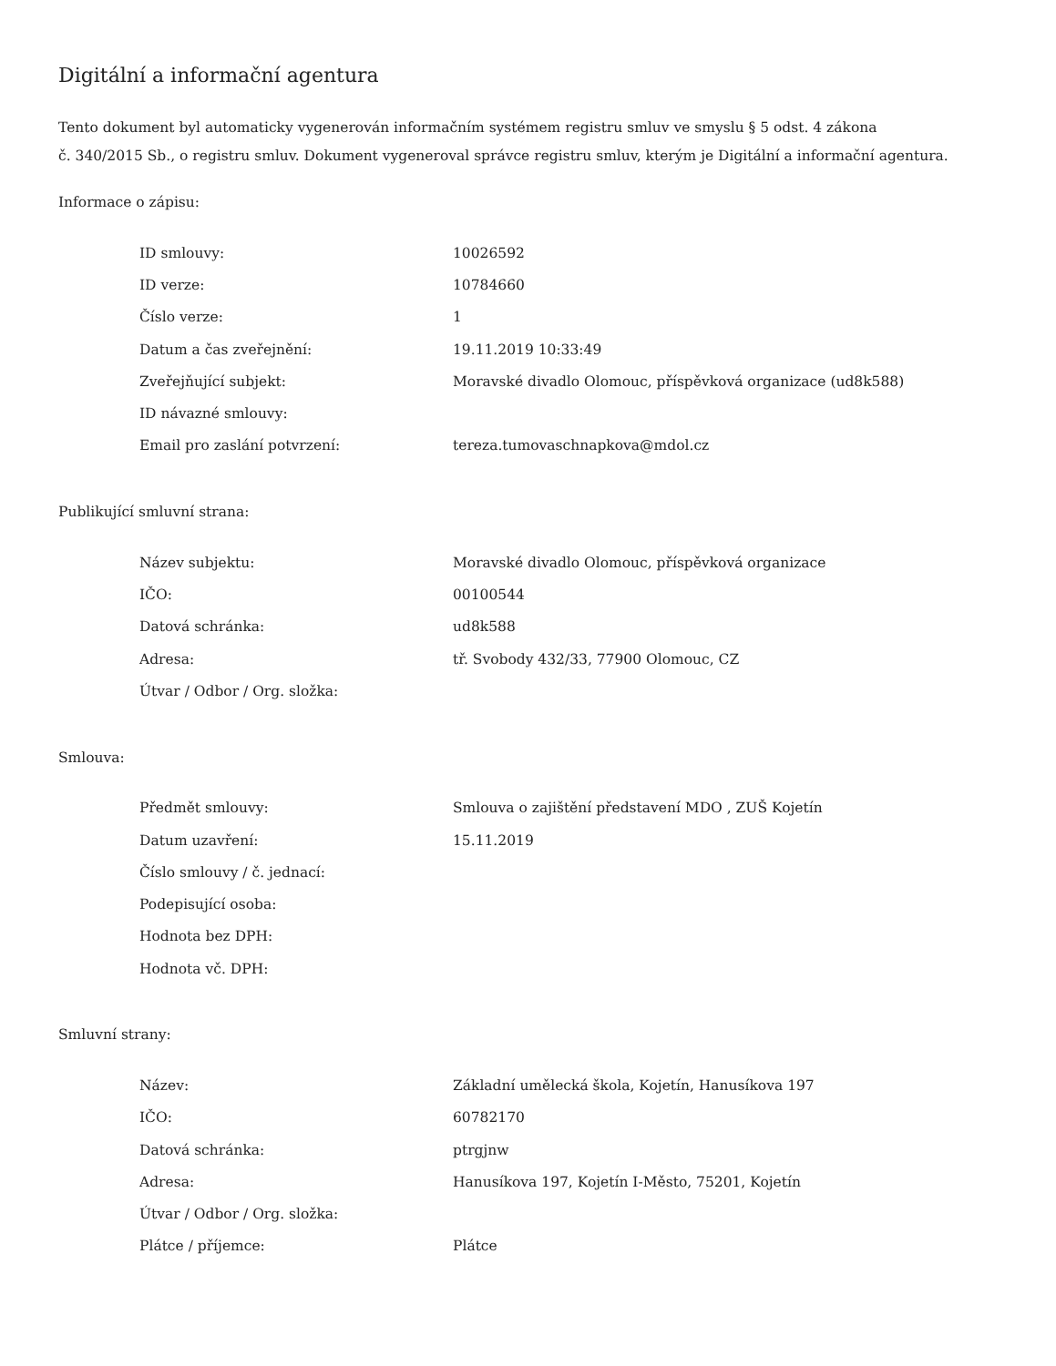Digitální a informační agentura
Tento dokument byl automaticky vygenerován informačním systémem registru smluv ve smyslu § 5 odst. 4 zákona
č. 340/2015 Sb., o registru smluv. Dokument vygeneroval správce registru smluv, kterým je Digitální a informační agentura.
Informace o zápisu:
| ID smlouvy: | 10026592 |
| ID verze: | 10784660 |
| Číslo verze: | 1 |
| Datum a čas zveřejnění: | 19.11.2019 10:33:49 |
| Zveřejňující subjekt: | Moravské divadlo Olomouc, příspěvková organizace (ud8k588) |
| ID návazné smlouvy: | |
| Email pro zaslání potvrzení: | tereza.tumovaschnapkova@mdol.cz |
Publikující smluvní strana:
| Název subjektu: | Moravské divadlo Olomouc, příspěvková organizace |
| IČO: | 00100544 |
| Datová schránka: | ud8k588 |
| Adresa: | tř. Svobody 432/33, 77900 Olomouc, CZ |
| Útvar / Odbor / Org. složka: | |
Smlouva:
| Předmět smlouvy: | Smlouva o zajištění představení MDO , ZUŠ Kojetín |
| Datum uzavření: | 15.11.2019 |
| Číslo smlouvy / č. jednací: | |
| Podepisující osoba: | |
| Hodnota bez DPH: | |
| Hodnota vč. DPH: | |
Smluvní strany:
| Název: | Základní umělecká škola, Kojetín, Hanusíkova 197 |
| IČO: | 60782170 |
| Datová schránka: | ptrgjnw |
| Adresa: | Hanusíkova 197, Kojetín I-Město, 75201, Kojetín |
| Útvar / Odbor / Org. složka: | |
| Plátce / příjemce: | Plátce |